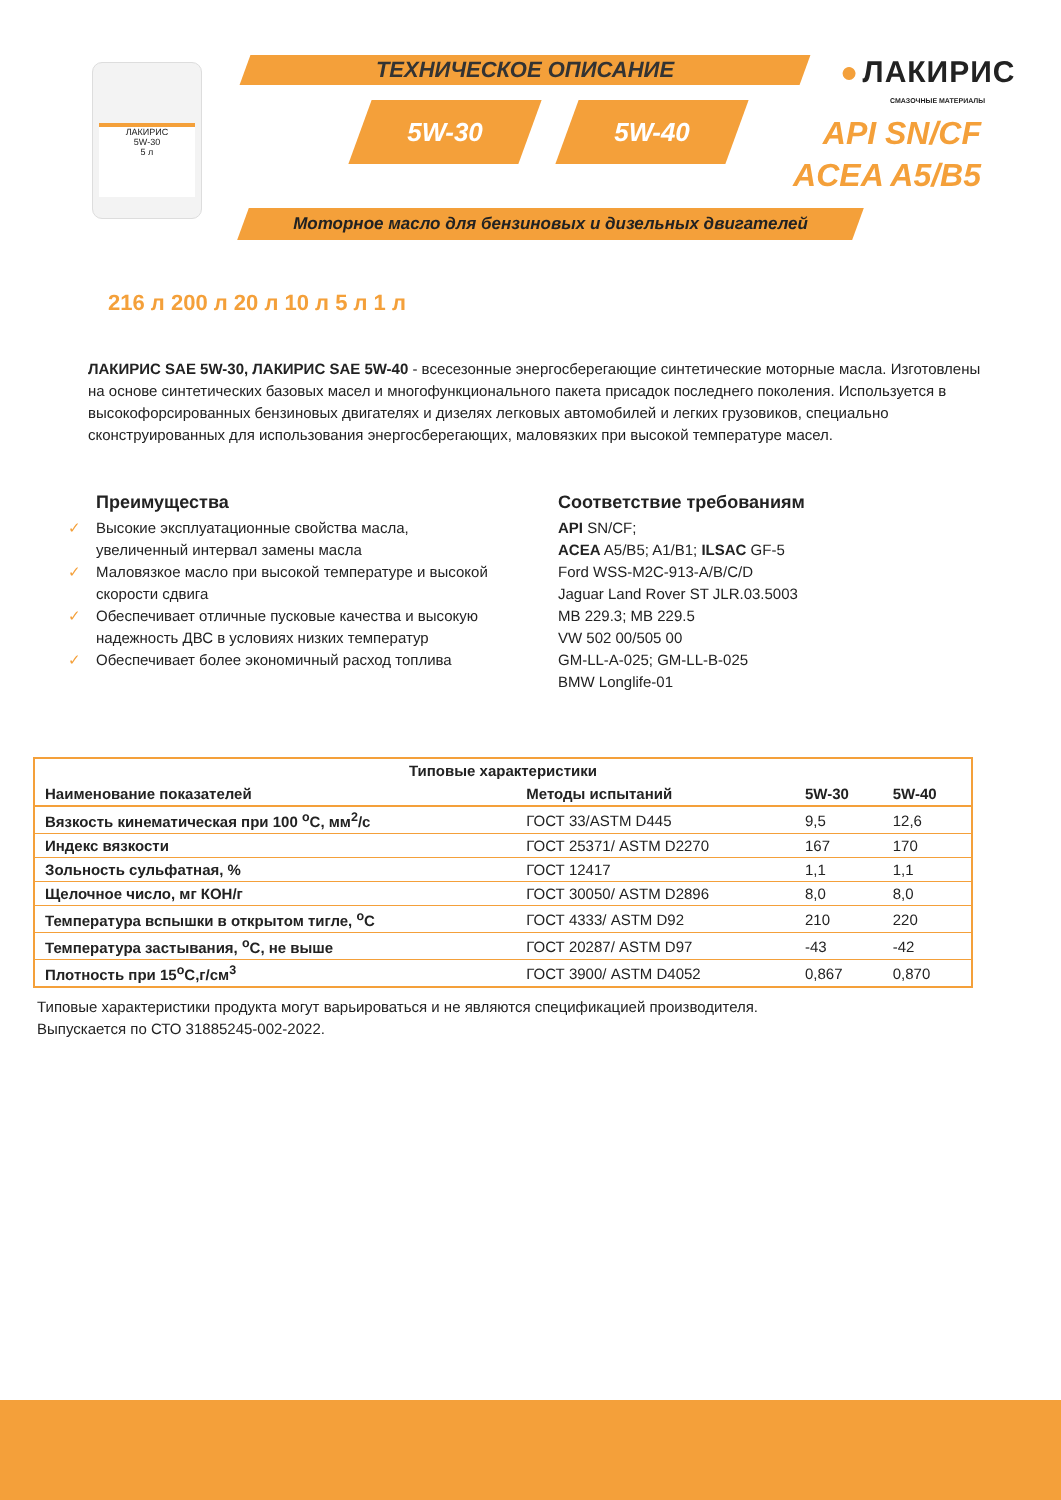ЛАКИРИС
5W-30
5 л
ТЕХНИЧЕСКОЕ ОПИСАНИЕ
5W-30 5W-40
● ЛАКИРИС
СМАЗОЧНЫЕ МАТЕРИАЛЫ
API SN/CF
ACEA A5/B5
Моторное масло для бензиновых и дизельных двигателей
216 л 200 л 20 л 10 л 5 л 1 л
ЛАКИРИС SAE 5W-30, ЛАКИРИС SAE 5W-40 - всесезонные энергосберегающие синтетические моторные масла. Изготовлены на основе синтетических базовых масел и многофункционального пакета присадок последнего поколения. Используется в высокофорсированных бензиновых двигателях и дизелях легковых автомобилей и легких грузовиков, специально сконструированных для использования энергосберегающих, маловязких при высокой температуре масел.
Преимущества
✓ Высокие эксплуатационные свойства масла,
увеличенный интервал замены масла
✓ Маловязкое масло при высокой температуре и высокой
скорости сдвига
✓ Обеспечивает отличные пусковые качества и высокую
надежность ДВС в условиях низких температур
✓ Обеспечивает более экономичный расход топлива
Соответствие требованиям
API SN/CF;
ACEA A5/B5; A1/B1; ILSAC GF-5
Ford WSS-M2C-913-A/B/C/D
Jaguar Land Rover ST JLR.03.5003
MB 229.3; MB 229.5
VW 502 00/505 00
GM-LL-A-025; GM-LL-B-025
BMW Longlife-01
| Типовые характеристики | | | |
| --- | --- | --- | --- |
| Наименование показателей | Методы испытаний | 5W-30 | 5W-40 |
| Вязкость кинематическая при 100 <sup>о</sup>С, мм<sup>2</sup>/с | ГОСТ 33/ASTM D445 | 9,5 | 12,6 |
| Индекс вязкости | ГОСТ 25371/ ASTM D2270 | 167 | 170 |
| Зольность сульфатная, % | ГОСТ 12417 | 1,1 | 1,1 |
| Щелочное число, мг КОН/г | ГОСТ 30050/ ASTM D2896 | 8,0 | 8,0 |
| Температура вспышки в открытом тигле, <sup>о</sup>С | ГОСТ 4333/ ASTM D92 | 210 | 220 |
| Температура застывания, <sup>о</sup>С, не выше | ГОСТ 20287/ ASTM D97 | -43 | -42 |
| Плотность при 15<sup>о</sup>С,г/см<sup>3</sup> | ГОСТ 3900/ ASTM D4052 | 0,867 | 0,870 |
Типовые характеристики продукта могут варьироваться и не являются спецификацией производителя.
Выпускается по СТО 31885245-002-2022.